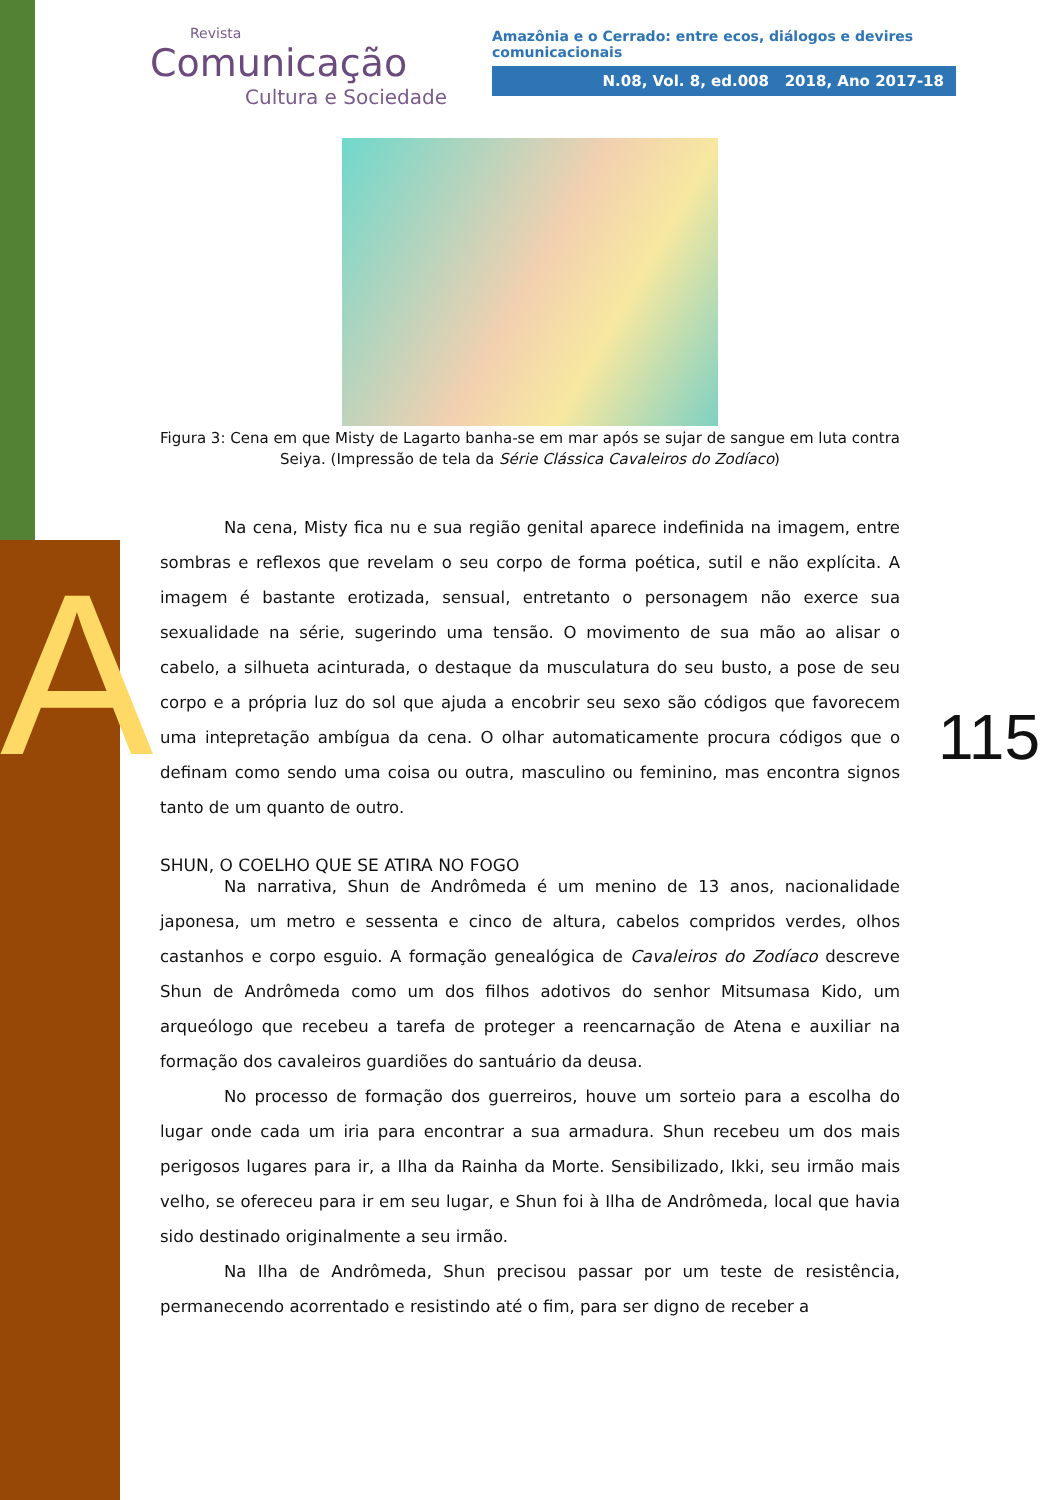A
Revista
Comunicação
Cultura e Sociedade
Amazônia e o Cerrado: entre ecos, diálogos e devires comunicacionais
N.08, Vol. 8, ed.008 2018, Ano 2017-18
Figura 3: Cena em que Misty de Lagarto banha-se em mar após se sujar de sangue em luta contra Seiya. (Impressão de tela da Série Clássica Cavaleiros do Zodíaco)
Na cena, Misty fica nu e sua região genital aparece indefinida na imagem, entre sombras e reflexos que revelam o seu corpo de forma poética, sutil e não explícita. A imagem é bastante erotizada, sensual, entretanto o personagem não exerce sua sexualidade na série, sugerindo uma tensão. O movimento de sua mão ao alisar o cabelo, a silhueta acinturada, o destaque da musculatura do seu busto, a pose de seu corpo e a própria luz do sol que ajuda a encobrir seu sexo são códigos que favorecem uma intepretação ambígua da cena. O olhar automaticamente procura códigos que o definam como sendo uma coisa ou outra, masculino ou feminino, mas encontra signos tanto de um quanto de outro.
SHUN, O COELHO QUE SE ATIRA NO FOGO
Na narrativa, Shun de Andrômeda é um menino de 13 anos, nacionalidade japonesa, um metro e sessenta e cinco de altura, cabelos compridos verdes, olhos castanhos e corpo esguio. A formação genealógica de Cavaleiros do Zodíaco descreve Shun de Andrômeda como um dos filhos adotivos do senhor Mitsumasa Kido, um arqueólogo que recebeu a tarefa de proteger a reencarnação de Atena e auxiliar na formação dos cavaleiros guardiões do santuário da deusa.
No processo de formação dos guerreiros, houve um sorteio para a escolha do lugar onde cada um iria para encontrar a sua armadura. Shun recebeu um dos mais perigosos lugares para ir, a Ilha da Rainha da Morte. Sensibilizado, Ikki, seu irmão mais velho, se ofereceu para ir em seu lugar, e Shun foi à Ilha de Andrômeda, local que havia sido destinado originalmente a seu irmão.
Na Ilha de Andrômeda, Shun precisou passar por um teste de resistência, permanecendo acorrentado e resistindo até o fim, para ser digno de receber a
115